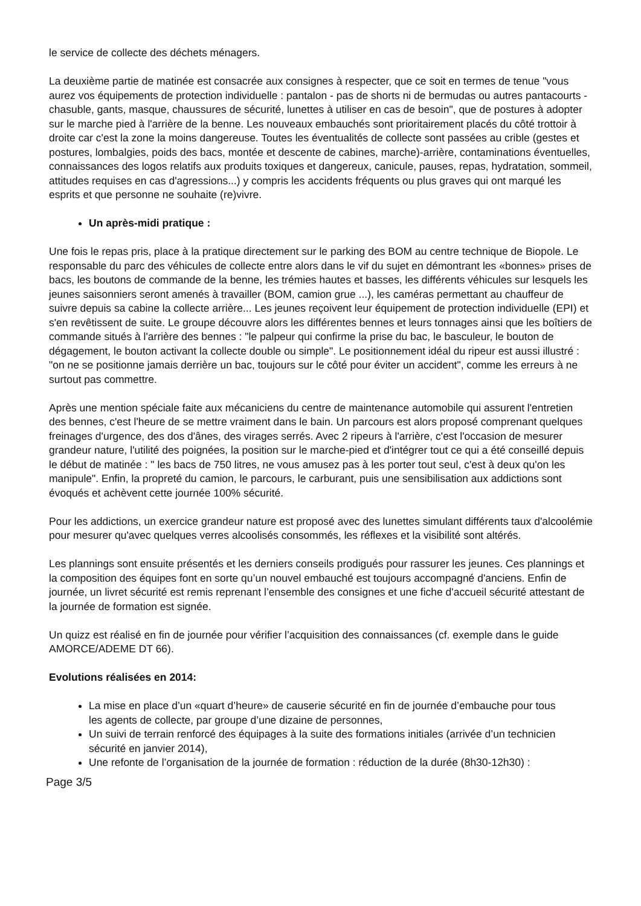le service de collecte des déchets ménagers.
La deuxième partie de matinée est consacrée aux consignes à respecter, que ce soit en termes de tenue "vous aurez vos équipements de protection individuelle : pantalon - pas de shorts ni de bermudas ou autres pantacourts - chasuble, gants, masque, chaussures de sécurité, lunettes à utiliser en cas de besoin", que de postures à adopter sur le marche pied à l'arrière de la benne. Les nouveaux embauchés sont prioritairement placés du côté trottoir à droite car c'est la zone la moins dangereuse. Toutes les éventualités de collecte sont passées au crible (gestes et postures, lombalgies, poids des bacs, montée et descente de cabines, marche)-arrière, contaminations éventuelles, connaissances des logos relatifs aux produits toxiques et dangereux, canicule, pauses, repas, hydratation, sommeil, attitudes requises en cas d'agressions...) y compris les accidents fréquents ou plus graves qui ont marqué les esprits et que personne ne souhaite (re)vivre.
Un après-midi pratique :
Une fois le repas pris, place à la pratique directement sur le parking des BOM au centre technique de Biopole. Le responsable du parc des véhicules de collecte entre alors dans le vif du sujet en démontrant les «bonnes» prises de bacs, les boutons de commande de la benne, les trémies hautes et basses, les différents véhicules sur lesquels les jeunes saisonniers seront amenés à travailler (BOM, camion grue ...), les caméras permettant au chauffeur de suivre depuis sa cabine la collecte arrière... Les jeunes reçoivent leur équipement de protection individuelle (EPI) et s'en revêtissent de suite. Le groupe découvre alors les différentes bennes et leurs tonnages ainsi que les boîtiers de commande situés à l'arrière des bennes : "le palpeur qui confirme la prise du bac, le basculeur, le bouton de dégagement, le bouton activant la collecte double ou simple". Le positionnement idéal du ripeur est aussi illustré : "on ne se positionne jamais derrière un bac, toujours sur le côté pour éviter un accident", comme les erreurs à ne surtout pas commettre.
Après une mention spéciale faite aux mécaniciens du centre de maintenance automobile qui assurent l'entretien des bennes, c'est l'heure de se mettre vraiment dans le bain. Un parcours est alors proposé comprenant quelques freinages d'urgence, des dos d'ânes, des virages serrés. Avec 2 ripeurs à l'arrière, c'est l'occasion de mesurer grandeur nature, l'utilité des poignées, la position sur le marche-pied et d'intégrer tout ce qui a été conseillé depuis le début de matinée : " les bacs de 750 litres, ne vous amusez pas à les porter tout seul, c'est à deux qu'on les manipule". Enfin, la propreté du camion, le parcours, le carburant, puis une sensibilisation aux addictions sont évoqués et achèvent cette journée 100% sécurité.
Pour les addictions, un exercice grandeur nature est proposé avec des lunettes simulant différents taux d'alcoolémie pour mesurer qu'avec quelques verres alcoolisés consommés, les réflexes et la visibilité sont altérés.
Les plannings sont ensuite présentés et les derniers conseils prodigués pour rassurer les jeunes. Ces plannings et la composition des équipes font en sorte qu’un nouvel embauché est toujours accompagné d'anciens. Enfin de journée, un livret sécurité est remis reprenant l’ensemble des consignes et une fiche d'accueil sécurité attestant de la journée de formation est signée.
Un quizz est réalisé en fin de journée pour vérifier l’acquisition des connaissances (cf. exemple dans le guide AMORCE/ADEME DT 66).
Evolutions réalisées en 2014:
La mise en place d’un «quart d’heure» de causerie sécurité en fin de journée d’embauche pour tous les agents de collecte, par groupe d’une dizaine de personnes,
Un suivi de terrain renforcé des équipages à la suite des formations initiales (arrivée d’un technicien sécurité en janvier 2014),
Une refonte de l’organisation de la journée de formation : réduction de la durée (8h30-12h30) :
Page 3/5